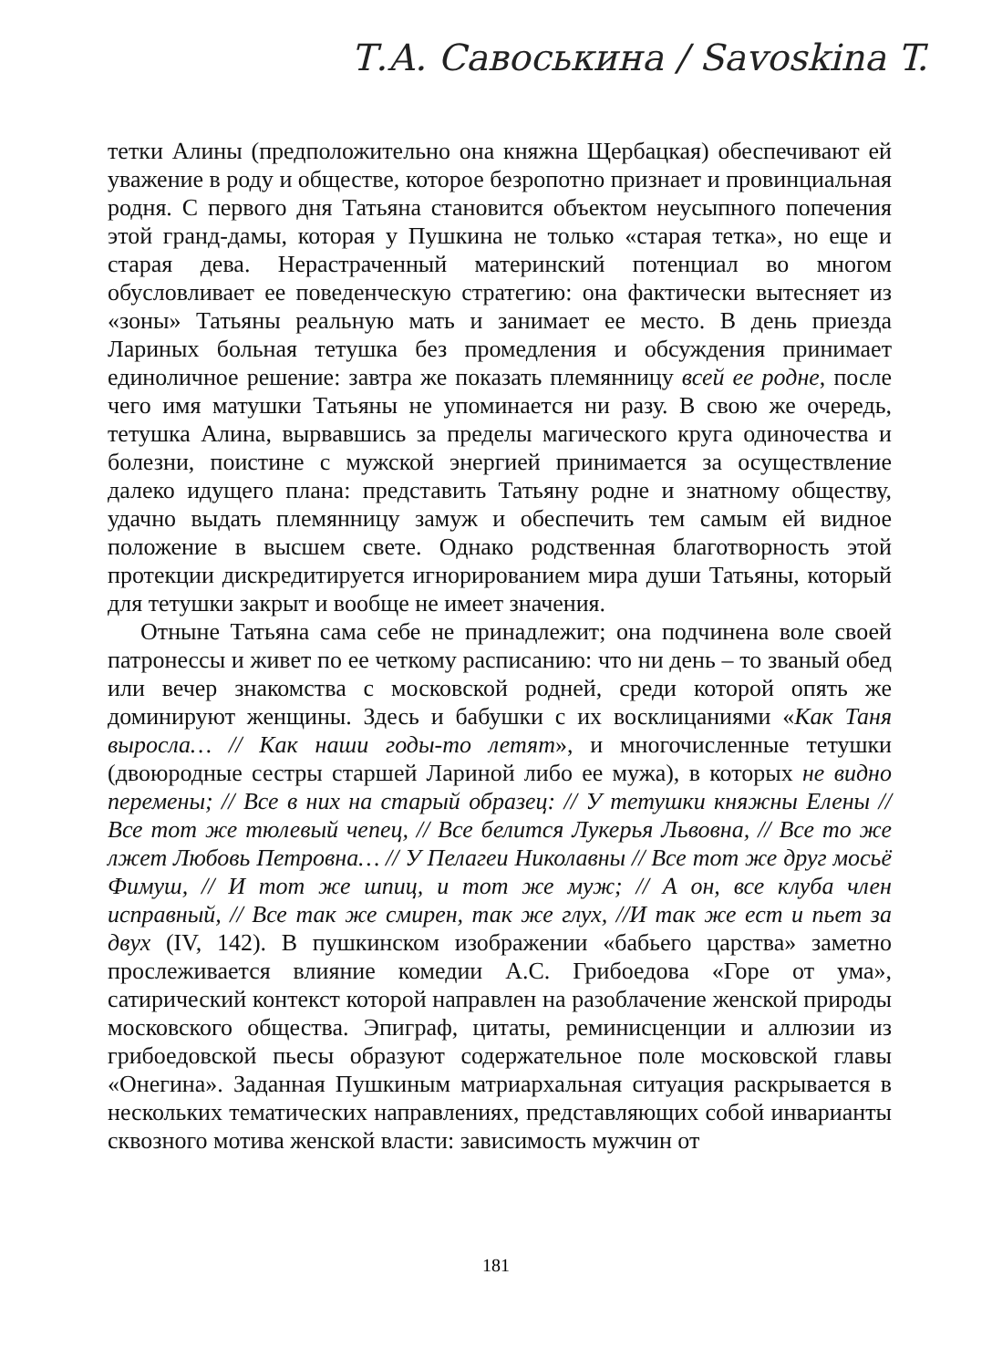Т.А. Савоськина / Savoskina T.
тетки Алины (предположительно она княжна Щербацкая) обеспечивают ей уважение в роду и обществе, которое безропотно признает и провинциальная родня. С первого дня Татьяна становится объектом неусыпного попечения этой гранд-дамы, которая у Пушкина не только «старая тетка», но еще и старая дева. Нерастраченный материнский потенциал во многом обусловливает ее поведенческую стратегию: она фактически вытесняет из «зоны» Татьяны реальную мать и занимает ее место. В день приезда Лариных больная тетушка без промедления и обсуждения принимает единоличное решение: завтра же показать племянницу всей ее родне, после чего имя матушки Татьяны не упоминается ни разу. В свою же очередь, тетушка Алина, вырвавшись за пределы магического круга одиночества и болезни, поистине с мужской энергией принимается за осуществление далеко идущего плана: представить Татьяну родне и знатному обществу, удачно выдать племянницу замуж и обеспечить тем самым ей видное положение в высшем свете. Однако родственная благотворность этой протекции дискредитируется игнорированием мира души Татьяны, который для тетушки закрыт и вообще не имеет значения.
Отныне Татьяна сама себе не принадлежит; она подчинена воле своей патронессы и живет по ее четкому расписанию: что ни день – то званый обед или вечер знакомства с московской родней, среди которой опять же доминируют женщины. Здесь и бабушки с их восклицаниями «Как Таня выросла… // Как наши годы-то летят», и многочисленные тетушки (двоюродные сестры старшей Лариной либо ее мужа), в которых не видно перемены; // Все в них на старый образец: // У тетушки княжны Елены // Все тот же тюлевый чепец, // Все белится Лукерья Львовна, // Все то же лжет Любовь Петровна… // У Пелагеи Николавны // Все тот же друг мосьё Фимуш, // И тот же шпиц, и тот же муж; // А он, все клуба член исправный, // Все так же смирен, так же глух, //И так же ест и пьет за двух (IV, 142). В пушкинском изображении «бабьего царства» заметно прослеживается влияние комедии А.С. Грибоедова «Горе от ума», сатирический контекст которой направлен на разоблачение женской природы московского общества. Эпиграф, цитаты, реминисценции и аллюзии из грибоедовской пьесы образуют содержательное поле московской главы «Онегина». Заданная Пушкиным матриархальная ситуация раскрывается в нескольких тематических направлениях, представляющих собой инварианты сквозного мотива женской власти: зависимость мужчин от
181